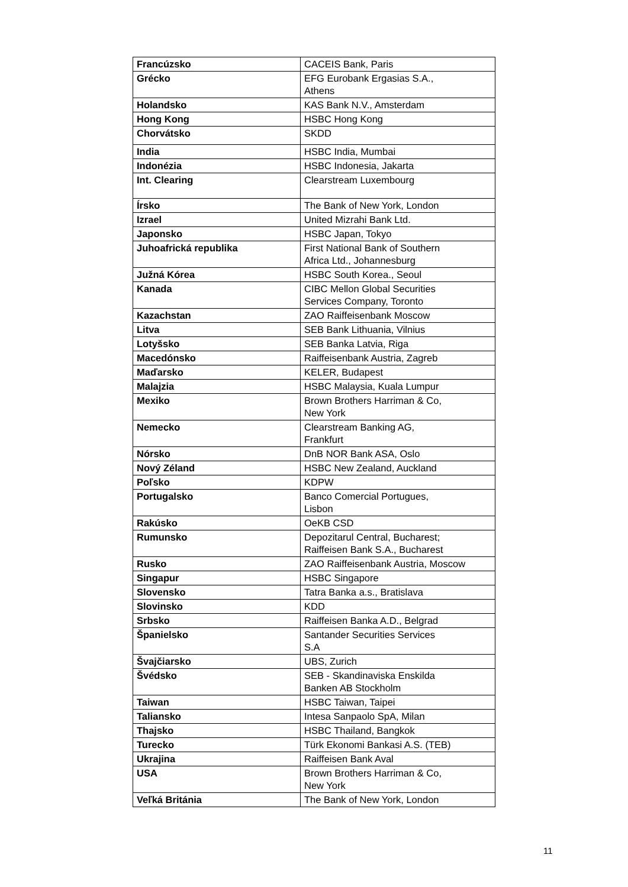| Francúzsko | CACEIS Bank, Paris |
| Grécko | EFG Eurobank Ergasias S.A., Athens |
| Holandsko | KAS Bank N.V., Amsterdam |
| Hong Kong | HSBC Hong Kong |
| Chorvátsko | SKDD |
| India | HSBC India, Mumbai |
| Indonézia | HSBC Indonesia, Jakarta |
| Int. Clearing | Clearstream Luxembourg |
| Írsko | The Bank of New York, London |
| Izrael | United Mizrahi Bank Ltd. |
| Japonsko | HSBC Japan, Tokyo |
| Juhoafrická republika | First National Bank of Southern Africa Ltd., Johannesburg |
| Južná Kórea | HSBC South Korea., Seoul |
| Kanada | CIBC Mellon Global Securities Services Company, Toronto |
| Kazachstan | ZAO Raiffeisenbank Moscow |
| Litva | SEB Bank Lithuania, Vilnius |
| Lotyšsko | SEB Banka Latvia, Riga |
| Macedónsko | Raiffeisenbank Austria, Zagreb |
| Maďarsko | KELER, Budapest |
| Malajzia | HSBC Malaysia, Kuala Lumpur |
| Mexiko | Brown Brothers Harriman & Co, New York |
| Nemecko | Clearstream Banking AG, Frankfurt |
| Nórsko | DnB NOR Bank ASA, Oslo |
| Nový Zéland | HSBC New Zealand, Auckland |
| Poľsko | KDPW |
| Portugalsko | Banco Comercial Portugues, Lisbon |
| Rakúsko | OeKB CSD |
| Rumunsko | Depozitarul Central, Bucharest; Raiffeisen Bank S.A., Bucharest |
| Rusko | ZAO Raiffeisenbank Austria, Moscow |
| Singapur | HSBC Singapore |
| Slovensko | Tatra Banka a.s., Bratislava |
| Slovinsko | KDD |
| Srbsko | Raiffeisen Banka A.D., Belgrad |
| Španielsko | Santander Securities Services S.A |
| Švajčiarsko | UBS, Zurich |
| Švédsko | SEB - Skandinaviska Enskilda Banken AB Stockholm |
| Taiwan | HSBC Taiwan, Taipei |
| Taliansko | Intesa Sanpaolo SpA, Milan |
| Thajsko | HSBC Thailand, Bangkok |
| Turecko | Türk Ekonomi Bankasi A.S. (TEB) |
| Ukrajina | Raiffeisen Bank Aval |
| USA | Brown Brothers Harriman & Co, New York |
| Veľká Británia | The Bank of New York, London |
11